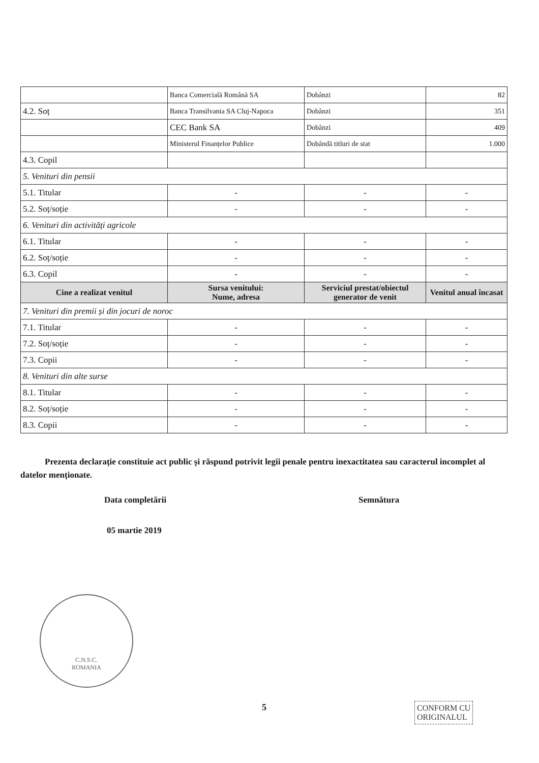| | Banca Comercială Română SA | Dobânzi | 82 |
| 4.2. Soț | Banca Transilvania SA Cluj-Napoca | Dobânzi | 351 |
| | CEC Bank SA | Dobânzi | 409 |
| | Ministerul Finanțelor Publice | Dobândă titluri de stat | 1.000 |
| 4.3. Copil | | | |
| 5. Venituri din pensii | | | |
| 5.1. Titular | - | - | - |
| 5.2. Soț/soție | - | - | - |
| 6. Venituri din activități agricole | | | |
| 6.1. Titular | - | - | - |
| 6.2. Soț/soție | - | - | - |
| 6.3. Copil | - | - | - |
| Cine a realizat venitul | Sursa venitului: Nume, adresa | Serviciul prestat/obiectul generator de venit | Venitul anual încasat |
| 7. Venituri din premii și din jocuri de noroc | | | |
| 7.1. Titular | - | - | - |
| 7.2. Soț/soție | - | - | - |
| 7.3. Copii | - | - | - |
| 8. Venituri din alte surse | | | |
| 8.1. Titular | - | - | - |
| 8.2. Soț/soție | - | - | - |
| 8.3. Copii | - | - | - |
Prezenta declarație constituie act public și răspund potrivit legii penale pentru inexactitatea sau caracterul incomplet al datelor menționate.
Data completării Semnătura
05 martie 2019
C.N.S.C.
ROMANIA
5
CONFORM CU
ORIGINALUL